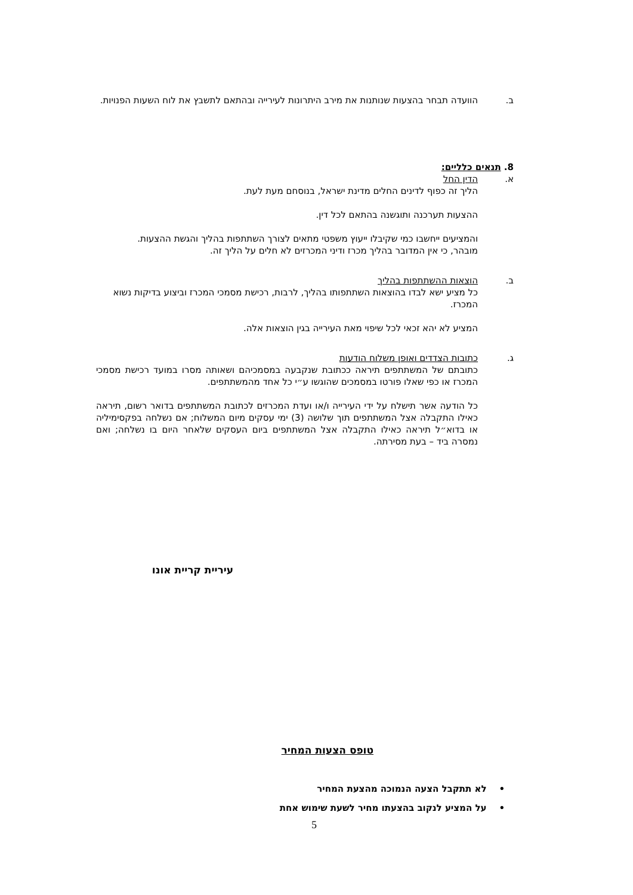ב. הוועדה תבחר בהצעות שנותנות את מירב היתרונות לעירייה ובהתאם לתשבץ את לוח השעות הפנויות.
8. תנאים כלליים:
א. הדין החל
הליך זה כפוף לדינים החלים מדינת ישראל, בנוסחם מעת לעת.
ההצעות תערכנה ותוגשנה בהתאם לכל דין.
והמציעים ייחשבו כמי שקיבלו ייעוץ משפטי מתאים לצורך השתתפות בהליך והגשת ההצעות.
מובהר, כי אין המדובר בהליך מכרז ודיני המכרזים לא חלים על הליך זה.
ב. הוצאות ההשתתפות בהליך
כל מציע ישא לבדו בהוצאות השתתפותו בהליך, לרבות, רכישת מסמכי המכרז וביצוע בדיקות נשוא המכרז.
המציע לא יהא זכאי לכל שיפוי מאת העירייה בגין הוצאות אלה.
ג. כתובות הצדדים ואופן משלוח הודעות
כתובתם של המשתתפים תיראה ככתובת שנקבעה במסמכיהם ושאותה מסרו במועד רכישת מסמכי המכרז או כפי שאלו פורטו במסמכים שהוגשו ע״י כל אחד מהמשתתפים.
כל הודעה אשר תישלח על ידי העירייה ו/או ועדת המכרזים לכתובת המשתתפים בדואר רשום, תיראה כאילו התקבלה אצל המשתתפים תוך שלושה (3) ימי עסקים מיום המשלוח; אם נשלחה בפקסימיליה או בדוא״ל תיראה כאילו התקבלה אצל המשתתפים ביום העסקים שלאחר היום בו נשלחה; ואם נמסרה ביד – בעת מסירתה.
עיריית קריית אונו
טופס הצעות המחיר
• לא תתקבל הצעה הנמוכה מהצעת המחיר
• על המציע לנקוב בהצעתו מחיר לשעת שימוש אחת
5